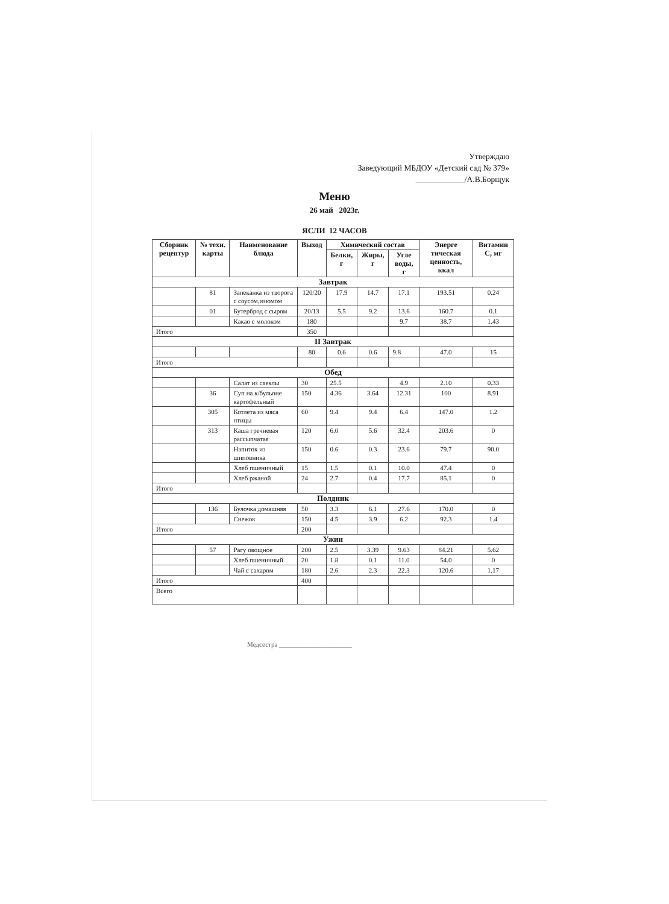Утверждаю
Заведующий МБДОУ «Детский сад № 379»
____________/А.В.Борщук
Меню
26 май 2023г.
ЯСЛИ 12 ЧАСОВ
| Сборник рецептур | № техн. карты | Наименование блюда | Выход | Химический состав | | | Энерге тическая ценность, ккал | Витамин С, мг |
| --- | --- | --- | --- | --- | --- | --- | --- | --- |
| | | | | Белки, г | Жиры, г | Угле воды, г | | |
| Завтрак | | | | | | | | |
| | 81 | Запеканка из творога с соусом,изюмом | 120/20 | 17.9 | 14.7 | 17.1 | 193.51 | 0.24 |
| | 01 | Бутерброд с сыром | 20/13 | 5.5 | 9.2 | 13.6 | 160.7 | 0.1 |
| | | Какао с молоком | 180 | | | 9.7 | 38.7 | 1.43 |
| Итого | | | 350 | | | | | |
| II Завтрак | | | | | | | | |
| | | | 80 | 0.6 | 0.6 | 9.8 | 47.0 | 15 |
| Итого | | | | | | | | |
| Обед | | | | | | | | |
| | | Салат из свеклы | 30 | 25.5 | | 4.9 | 2.10 | 0.33 |
| | 36 | Суп на к/бульоне картофельный | 150 | 4.36 | 3.64 | 12.31 | 100 | 8.91 |
| | 305 | Котлета из мяса птицы | 60 | 9.4 | 9.4 | 6.4 | 147.0 | 1.2 |
| | 313 | Каша гречневая рассыпчатая | 120 | 6.0 | 5.6 | 32.4 | 203.6 | 0 |
| | | Напиток из шиповника | 150 | 0.6 | 0.3 | 23.6 | 79.7 | 90.0 |
| | | Хлеб пшеничный | 15 | 1.5 | 0.1 | 10.0 | 47.4 | 0 |
| | | Хлеб ржаной | 24 | 2.7 | 0.4 | 17.7 | 85.1 | 0 |
| Итого | | | | | | | | |
| Полдник | | | | | | | | |
| | 136 | Булочка домашняя | 50 | 3.3 | 6.1 | 27.6 | 170.0 | 0 |
| | | Снежок | 150 | 4.5 | 3.9 | 6.2 | 92.3 | 1.4 |
| Итого | | | 200 | | | | | |
| Ужин | | | | | | | | |
| | 57 | Рагу овощное | 200 | 2.5 | 3.39 | 9.63 | 84.21 | 5.62 |
| | | Хлеб пшеничный | 20 | 1.8 | 0.1 | 11.0 | 54.0 | 0 |
| | | Чай с сахаром | 180 | 2.6 | 2.3 | 22.3 | 120.6 | 1.17 |
| Итого | | | 400 | | | | | |
| Всего | | | | | | | | |
Медсестра ______________________